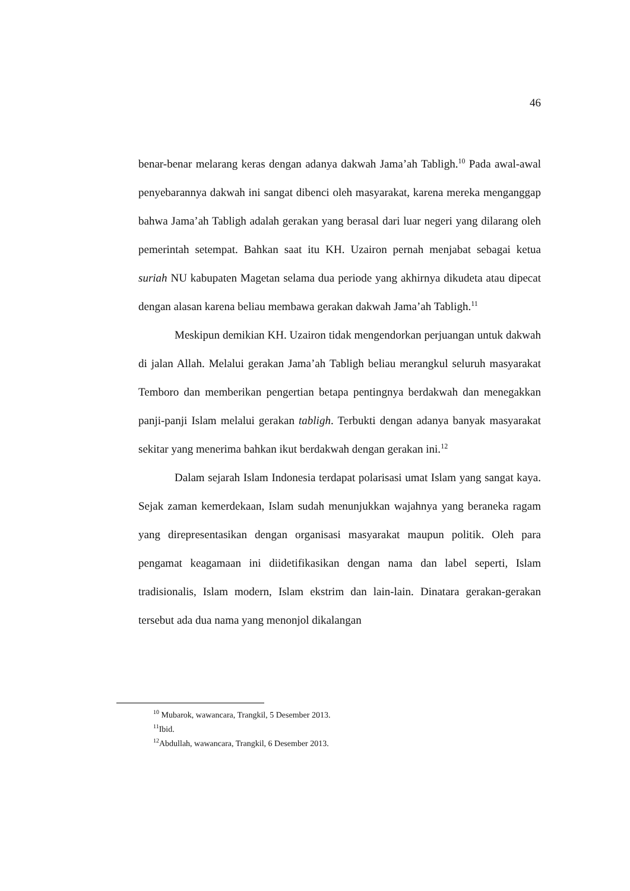46
benar-benar melarang keras dengan adanya dakwah Jama’ah Tabligh.<sup>10</sup> Pada awal-awal penyebarannya dakwah ini sangat dibenci oleh masyarakat, karena mereka menganggap bahwa Jama’ah Tabligh adalah gerakan yang berasal dari luar negeri yang dilarang oleh pemerintah setempat. Bahkan saat itu KH. Uzairon pernah menjabat sebagai ketua suriah NU kabupaten Magetan selama dua periode yang akhirnya dikudeta atau dipecat dengan alasan karena beliau membawa gerakan dakwah Jama’ah Tabligh.<sup>11</sup>
Meskipun demikian KH. Uzairon tidak mengendorkan perjuangan untuk dakwah di jalan Allah. Melalui gerakan Jama’ah Tabligh beliau merangkul seluruh masyarakat Temboro dan memberikan pengertian betapa pentingnya berdakwah dan menegakkan panji-panji Islam melalui gerakan tabligh. Terbukti dengan adanya banyak masyarakat sekitar yang menerima bahkan ikut berdakwah dengan gerakan ini.<sup>12</sup>
Dalam sejarah Islam Indonesia terdapat polarisasi umat Islam yang sangat kaya. Sejak zaman kemerdekaan, Islam sudah menunjukkan wajahnya yang beraneka ragam yang direpresentasikan dengan organisasi masyarakat maupun politik. Oleh para pengamat keagamaan ini diidetifikasikan dengan nama dan label seperti, Islam tradisionalis, Islam modern, Islam ekstrim dan lain-lain. Dinatara gerakan-gerakan tersebut ada dua nama yang menonjol dikalangan
<sup>10</sup> Mubarok, wawancara, Trangkil, 5 Desember 2013.
<sup>11</sup> Ibid.
<sup>12</sup> Abdullah, wawancara, Trangkil, 6 Desember 2013.